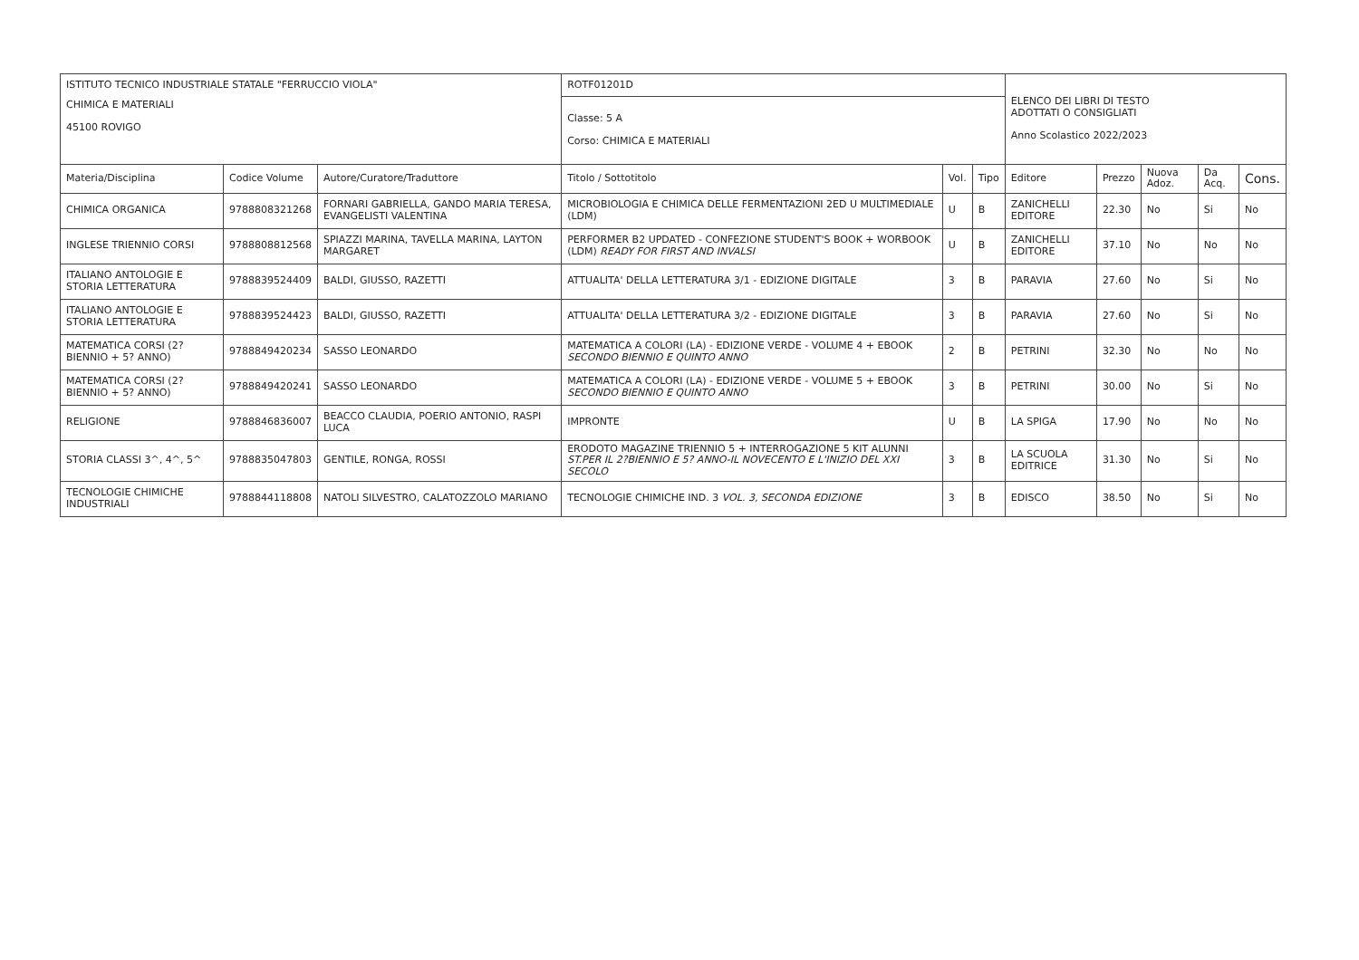| ISTITUTO TECNICO INDUSTRIALE STATALE "FERRUCCIO VIOLA" | | | ROTF01201D | | | ELENCO DEI LIBRI DI TESTO ADOTTATI O CONSIGLIATI Anno Scolastico 2022/2023 | | | | |
| CHIMICA E MATERIALI 45100 ROVIGO | | | Classe: 5 A Corso: CHIMICA E MATERIALI | | | | | | | |
| Materia/Disciplina | Codice Volume | Autore/Curatore/Traduttore | Titolo / Sottotitolo | Vol. | Tipo | Editore | Prezzo | Nuova Adoz. | Da Acq. | Cons. |
| CHIMICA ORGANICA | 9788808321268 | FORNARI GABRIELLA, GANDO MARIA TERESA, EVANGELISTI VALENTINA | MICROBIOLOGIA E CHIMICA DELLE FERMENTAZIONI 2ED U MULTIMEDIALE (LDM) | U | B | ZANICHELLI EDITORE | 22.30 | No | Si | No |
| INGLESE TRIENNIO CORSI | 9788808812568 | SPIAZZI MARINA, TAVELLA MARINA, LAYTON MARGARET | PERFORMER B2 UPDATED - CONFEZIONE STUDENT'S BOOK + WORBOOK (LDM) READY FOR FIRST AND INVALSI | U | B | ZANICHELLI EDITORE | 37.10 | No | No | No |
| ITALIANO ANTOLOGIE E STORIA LETTERATURA | 9788839524409 | BALDI, GIUSSO, RAZETTI | ATTUALITA' DELLA LETTERATURA 3/1 - EDIZIONE DIGITALE | 3 | B | PARAVIA | 27.60 | No | Si | No |
| ITALIANO ANTOLOGIE E STORIA LETTERATURA | 9788839524423 | BALDI, GIUSSO, RAZETTI | ATTUALITA' DELLA LETTERATURA 3/2 - EDIZIONE DIGITALE | 3 | B | PARAVIA | 27.60 | No | Si | No |
| MATEMATICA CORSI (2? BIENNIO + 5? ANNO) | 9788849420234 | SASSO LEONARDO | MATEMATICA A COLORI (LA) - EDIZIONE VERDE - VOLUME 4 + EBOOK SECONDO BIENNIO E QUINTO ANNO | 2 | B | PETRINI | 32.30 | No | No | No |
| MATEMATICA CORSI (2? BIENNIO + 5? ANNO) | 9788849420241 | SASSO LEONARDO | MATEMATICA A COLORI (LA) - EDIZIONE VERDE - VOLUME 5 + EBOOK SECONDO BIENNIO E QUINTO ANNO | 3 | B | PETRINI | 30.00 | No | Si | No |
| RELIGIONE | 9788846836007 | BEACCO CLAUDIA, POERIO ANTONIO, RASPI LUCA | IMPRONTE | U | B | LA SPIGA | 17.90 | No | No | No |
| STORIA CLASSI 3^, 4^, 5^ | 9788835047803 | GENTILE, RONGA, ROSSI | ERODOTO MAGAZINE TRIENNIO 5 + INTERROGAZIONE 5 KIT ALUNNI ST.PER IL 2?BIENNIO E 5? ANNO-IL NOVECENTO E L'INIZIO DEL XXI SECOLO | 3 | B | LA SCUOLA EDITRICE | 31.30 | No | Si | No |
| TECNOLOGIE CHIMICHE INDUSTRIALI | 9788844118808 | NATOLI SILVESTRO, CALATOZZOLO MARIANO | TECNOLOGIE CHIMICHE IND. 3 VOL. 3, SECONDA EDIZIONE | 3 | B | EDISCO | 38.50 | No | Si | No |